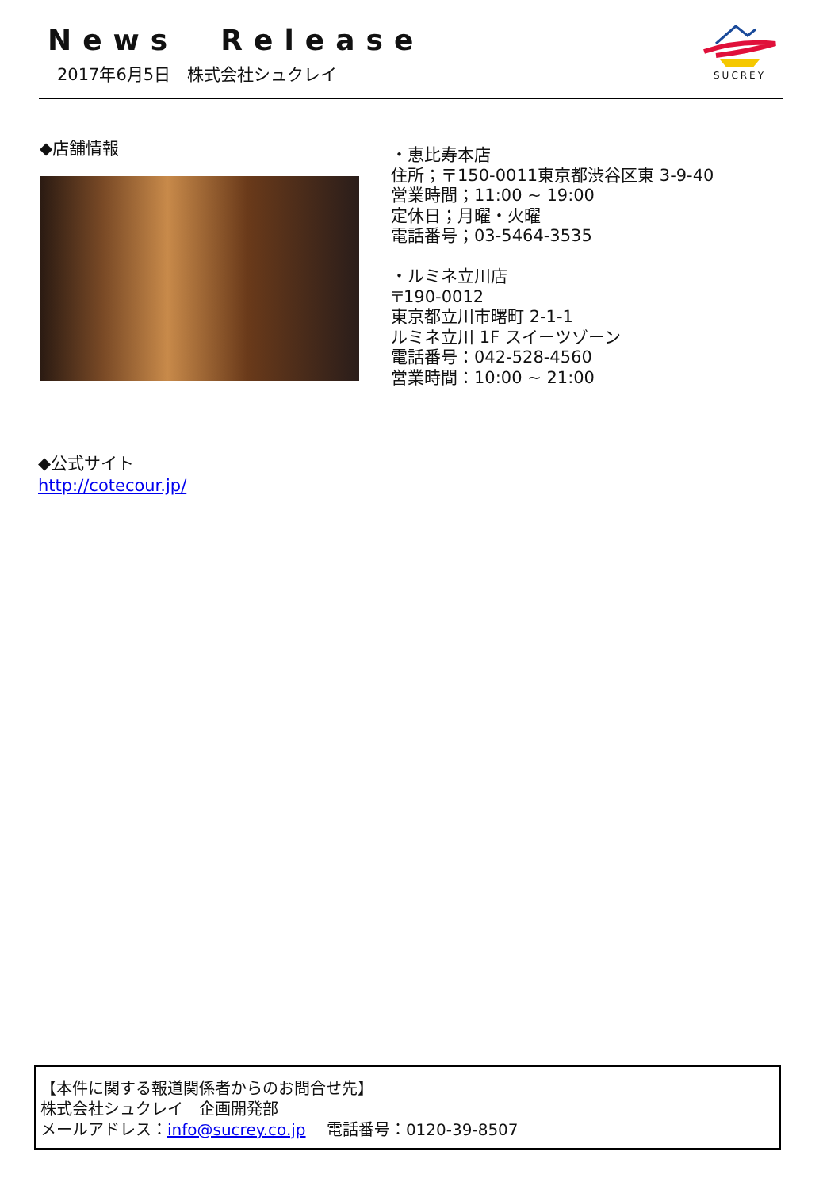News Release
2017年6月5日　株式会社シュクレイ
SUCREY
◆店舗情報
・恵比寿本店
住所；〒150-0011東京都渋谷区東 3-9-40
営業時間；11:00 ~ 19:00
定休日；月曜・火曜
電話番号；03-5464-3535
・ルミネ立川店
〒190-0012
東京都立川市曙町 2-1-1
ルミネ立川 1F スイーツゾーン
電話番号：042-528-4560
営業時間：10:00 ~ 21:00
◆公式サイト
http://cotecour.jp/
【本件に関する報道関係者からのお問合せ先】
株式会社シュクレイ　企画開発部
メールアドレス：info@sucrey.co.jp　 電話番号：0120-39-8507